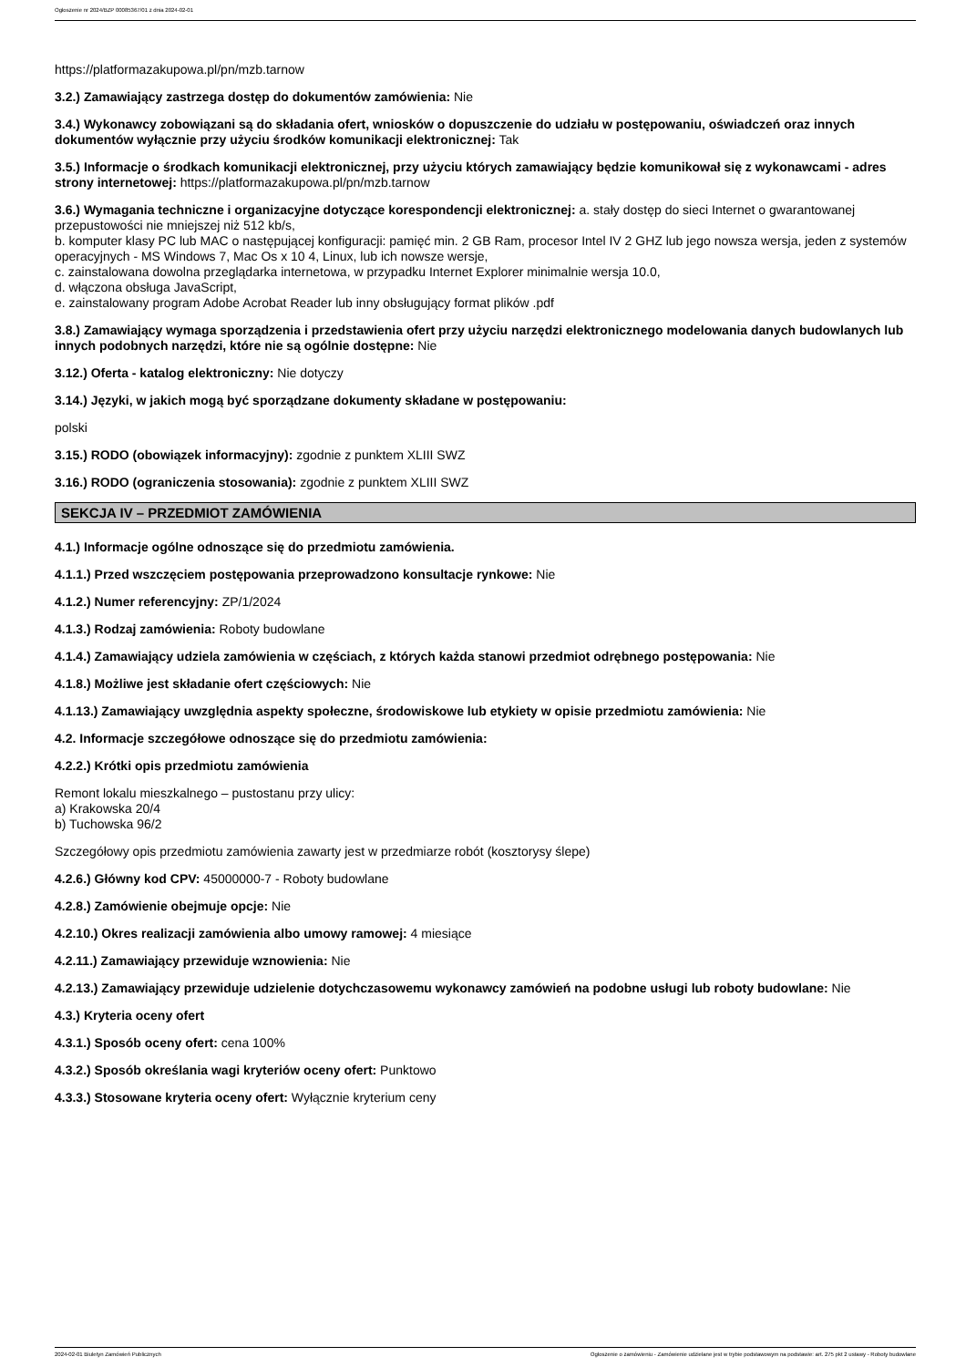Ogłoszenie nr 2024/BZP 00085367/01 z dnia 2024-02-01
https://platformazakupowa.pl/pn/mzb.tarnow
3.2.) Zamawiający zastrzega dostęp do dokumentów zamówienia: Nie
3.4.) Wykonawcy zobowiązani są do składania ofert, wniosków o dopuszczenie do udziału w postępowaniu, oświadczeń oraz innych dokumentów wyłącznie przy użyciu środków komunikacji elektronicznej: Tak
3.5.) Informacje o środkach komunikacji elektronicznej, przy użyciu których zamawiający będzie komunikował się z wykonawcami - adres strony internetowej: https://platformazakupowa.pl/pn/mzb.tarnow
3.6.) Wymagania techniczne i organizacyjne dotyczące korespondencji elektronicznej: a. stały dostęp do sieci Internet o gwarantowanej przepustowości nie mniejszej niż 512 kb/s,
b. komputer klasy PC lub MAC o następującej konfiguracji: pamięć min. 2 GB Ram, procesor Intel IV 2 GHZ lub jego nowsza wersja, jeden z systemów operacyjnych - MS Windows 7, Mac Os x 10 4, Linux, lub ich nowsze wersje,
c. zainstalowana dowolna przeglądarka internetowa, w przypadku Internet Explorer minimalnie wersja 10.0,
d. włączona obsługa JavaScript,
e. zainstalowany program Adobe Acrobat Reader lub inny obsługujący format plików .pdf
3.8.) Zamawiający wymaga sporządzenia i przedstawienia ofert przy użyciu narzędzi elektronicznego modelowania danych budowlanych lub innych podobnych narzędzi, które nie są ogólnie dostępne: Nie
3.12.) Oferta - katalog elektroniczny: Nie dotyczy
3.14.) Języki, w jakich mogą być sporządzane dokumenty składane w postępowaniu:
polski
3.15.) RODO (obowiązek informacyjny): zgodnie z punktem XLIII SWZ
3.16.) RODO (ograniczenia stosowania): zgodnie z punktem XLIII SWZ
SEKCJA IV – PRZEDMIOT ZAMÓWIENIA
4.1.) Informacje ogólne odnoszące się do przedmiotu zamówienia.
4.1.1.) Przed wszczęciem postępowania przeprowadzono konsultacje rynkowe: Nie
4.1.2.) Numer referencyjny: ZP/1/2024
4.1.3.) Rodzaj zamówienia: Roboty budowlane
4.1.4.) Zamawiający udziela zamówienia w częściach, z których każda stanowi przedmiot odrębnego postępowania: Nie
4.1.8.) Możliwe jest składanie ofert częściowych: Nie
4.1.13.) Zamawiający uwzględnia aspekty społeczne, środowiskowe lub etykiety w opisie przedmiotu zamówienia: Nie
4.2. Informacje szczegółowe odnoszące się do przedmiotu zamówienia:
4.2.2.) Krótki opis przedmiotu zamówienia
Remont lokalu mieszkalnego – pustostanu przy ulicy:
a) Krakowska 20/4
b) Tuchowska 96/2
Szczegółowy opis przedmiotu zamówienia zawarty jest w przedmiarze robót (kosztorysy ślepe)
4.2.6.) Główny kod CPV: 45000000-7 - Roboty budowlane
4.2.8.) Zamówienie obejmuje opcje: Nie
4.2.10.) Okres realizacji zamówienia albo umowy ramowej: 4 miesiące
4.2.11.) Zamawiający przewiduje wznowienia: Nie
4.2.13.) Zamawiający przewiduje udzielenie dotychczasowemu wykonawcy zamówień na podobne usługi lub roboty budowlane: Nie
4.3.) Kryteria oceny ofert
4.3.1.) Sposób oceny ofert: cena 100%
4.3.2.) Sposób określania wagi kryteriów oceny ofert: Punktowo
4.3.3.) Stosowane kryteria oceny ofert: Wyłącznie kryterium ceny
2024-02-01 Biuletyn Zamówień Publicznych Ogłoszenie o zamówieniu - Zamówienie udzielane jest w trybie podstawowym na podstawie: art. 275 pkt 2 ustawy - Roboty budowlane